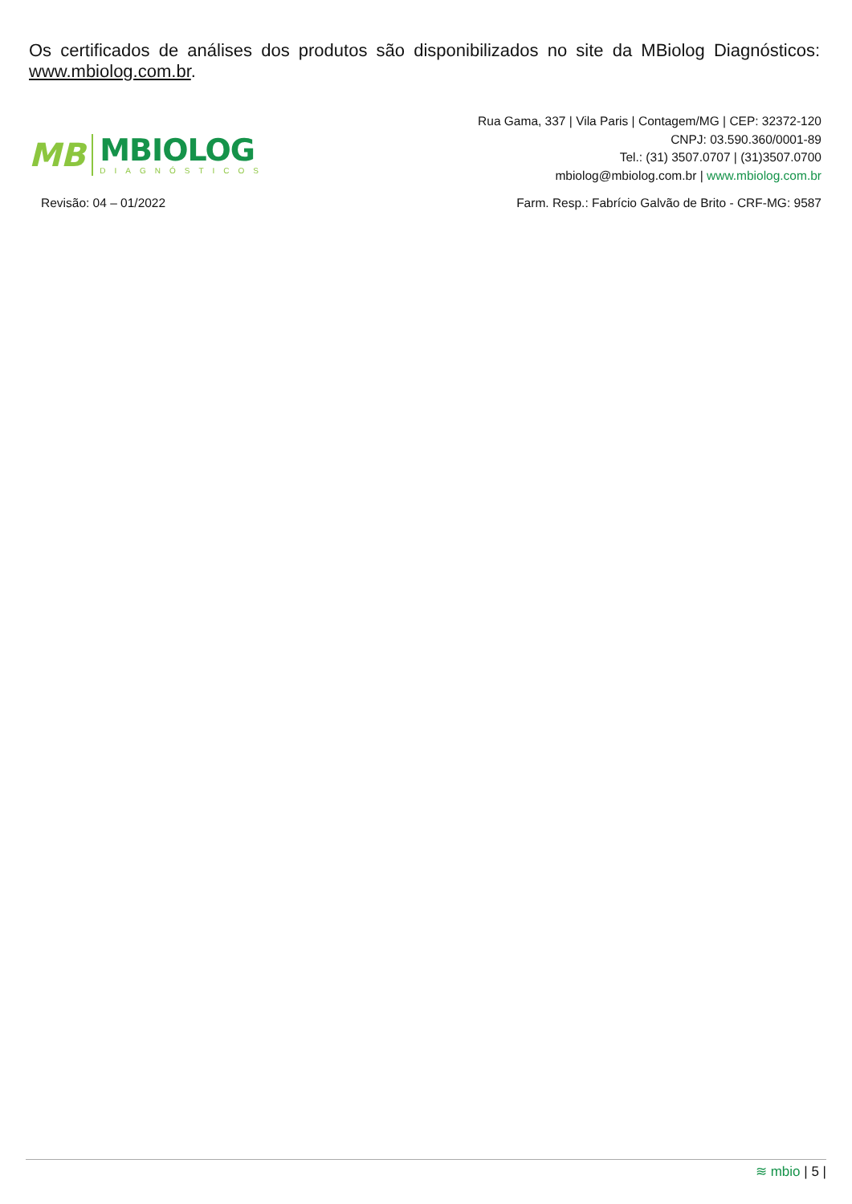Os certificados de análises dos produtos são disponibilizados no site da MBiolog Diagnósticos: www.mbiolog.com.br.
MB
MBIOLOG
DIAGNÓSTICOS
Rua Gama, 337 | Vila Paris | Contagem/MG | CEP: 32372-120
CNPJ: 03.590.360/0001-89
Tel.: (31) 3507.0707 | (31)3507.0700
mbiolog@mbiolog.com.br | www.mbiolog.com.br
Revisão: 04 – 01/2022 Farm. Resp.: Fabrício Galvão de Brito - CRF-MG: 9587
≋ mbio | 5 |